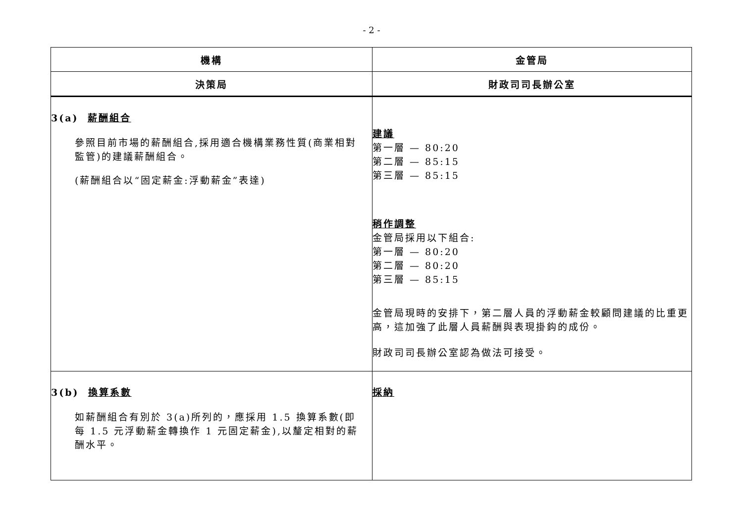- 2 -
| 機構 | 金管局 |
| --- | --- |
| 決策局 | 財政司司長辦公室 |
| 3(a) 薪酬組合 參照目前市場的薪酬組合,採用適合機構業務性質(商業相對監管)的建議薪酬組合。 (薪酬組合以“固定薪金:浮動薪金”表達) | 建議 第一層 — 80:20 第二層 — 85:15 第三層 — 85:15 稍作調整 金管局採用以下組合: 第一層 — 80:20 第二層 — 80:20 第三層 — 85:15 金管局現時的安排下，第二層人員的浮動薪金較顧問建議的比重更高，這加強了此層人員薪酬與表現掛鈎的成份。 財政司司長辦公室認為做法可接受。 |
| 3(b) 換算系數 如薪酬組合有別於 3(a)所列的，應採用 1.5 換算系數(即每 1.5 元浮動薪金轉換作 1 元固定薪金),以釐定相對的薪酬水平。 | 採納 |